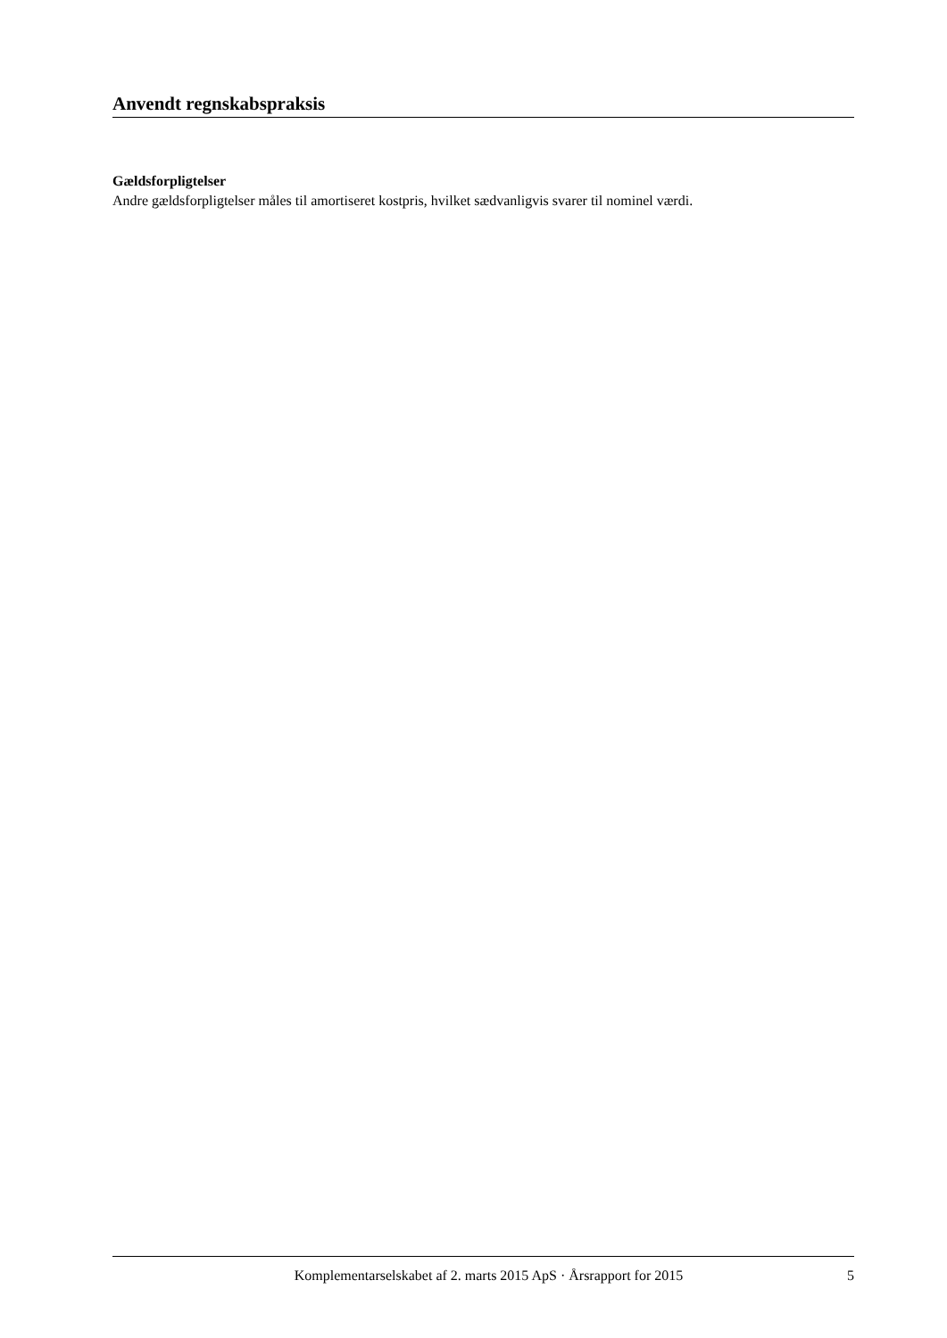Anvendt regnskabspraksis
Gældsforpligtelser
Andre gældsforpligtelser måles til amortiseret kostpris, hvilket sædvanligvis svarer til nominel værdi.
Komplementarselskabet af 2. marts 2015 ApS · Årsrapport for 2015 5